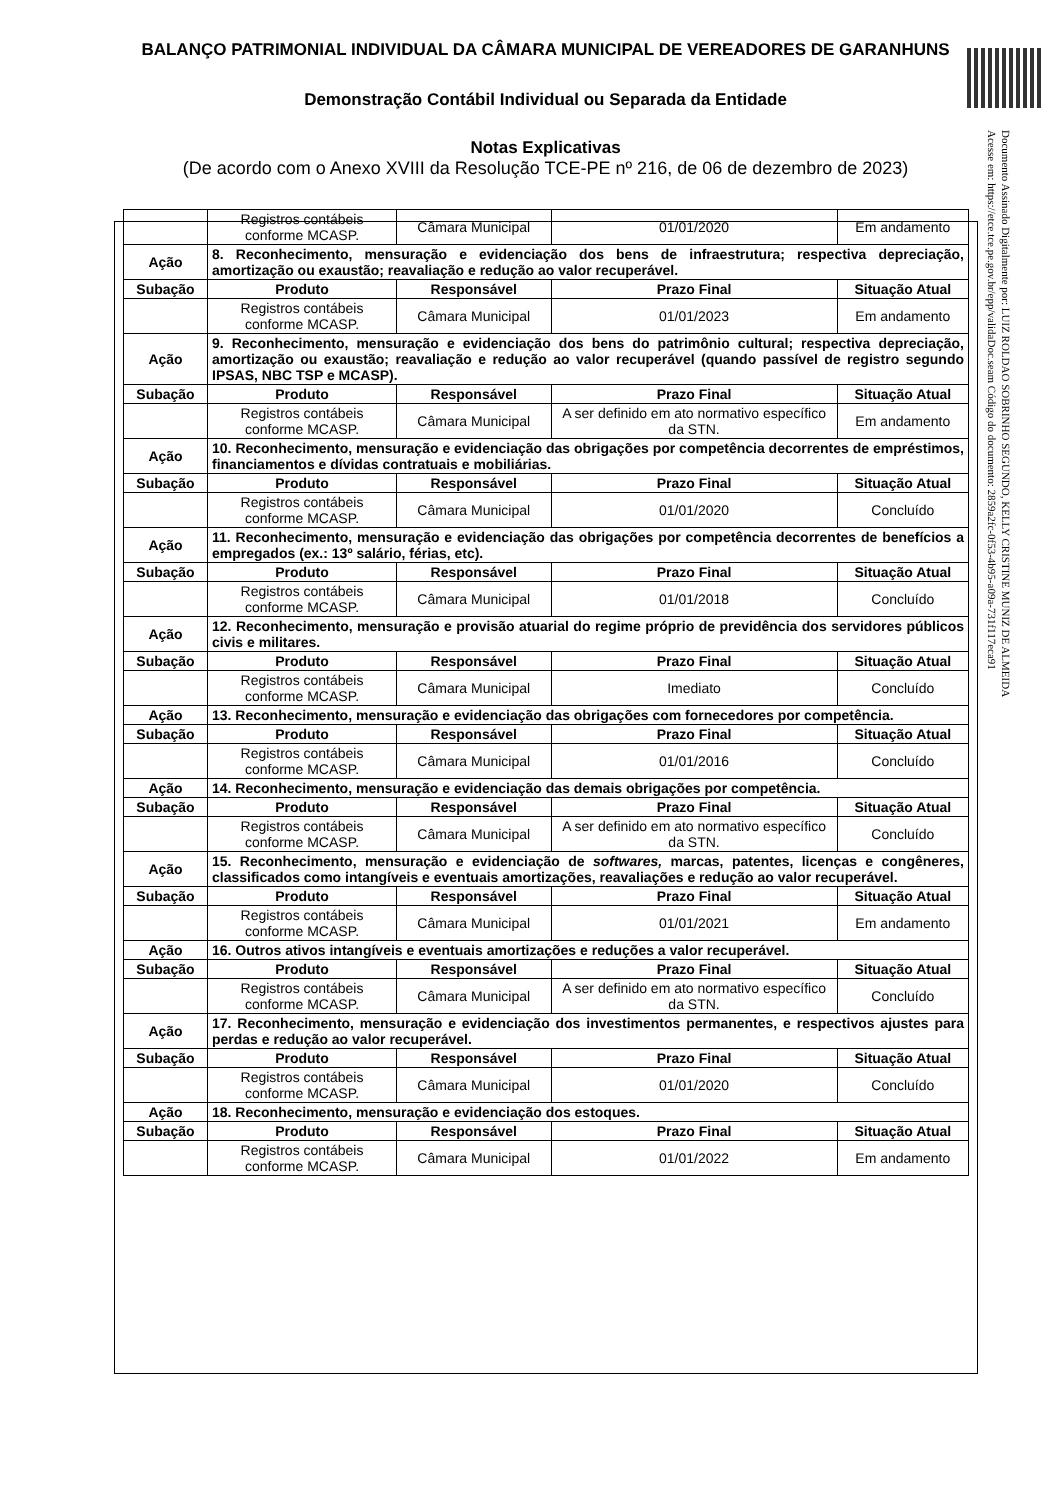BALANÇO PATRIMONIAL INDIVIDUAL DA CÂMARA MUNICIPAL DE VEREADORES DE GARANHUNS
Demonstração Contábil Individual ou Separada da Entidade
Notas Explicativas
(De acordo com o Anexo XVIII da Resolução TCE-PE nº 216, de 06 de dezembro de 2023)
Documento Assinado Digitalmente por: LUIZ ROLDAO SOBRINHO SEGUNDO, KELLY CRISTINE MUNIZ DE ALMEIDA
Acesse em: https://etce.tce.pe.gov.br/epp/validaDoc.seam Código do documento: 2859a2fc-0f53-4b95-a09a-731f117eca91
| | Registros contábeis conforme MCASP. | Câmara Municipal | 01/01/2020 | Em andamento |
| Ação | 8. Reconhecimento, mensuração e evidenciação dos bens de infraestrutura; respectiva depreciação, amortização ou exaustão; reavaliação e redução ao valor recuperável. | | | |
| Subação | Produto | Responsável | Prazo Final | Situação Atual |
| | Registros contábeis conforme MCASP. | Câmara Municipal | 01/01/2023 | Em andamento |
| Ação | 9. Reconhecimento, mensuração e evidenciação dos bens do patrimônio cultural; respectiva depreciação, amortização ou exaustão; reavaliação e redução ao valor recuperável (quando passível de registro segundo IPSAS, NBC TSP e MCASP). | | | |
| Subação | Produto | Responsável | Prazo Final | Situação Atual |
| | Registros contábeis conforme MCASP. | Câmara Municipal | A ser definido em ato normativo específico da STN. | Em andamento |
| Ação | 10. Reconhecimento, mensuração e evidenciação das obrigações por competência decorrentes de empréstimos, financiamentos e dívidas contratuais e mobiliárias. | | | |
| Subação | Produto | Responsável | Prazo Final | Situação Atual |
| | Registros contábeis conforme MCASP. | Câmara Municipal | 01/01/2020 | Concluído |
| Ação | 11. Reconhecimento, mensuração e evidenciação das obrigações por competência decorrentes de benefícios a empregados (ex.: 13º salário, férias, etc). | | | |
| Subação | Produto | Responsável | Prazo Final | Situação Atual |
| | Registros contábeis conforme MCASP. | Câmara Municipal | 01/01/2018 | Concluído |
| Ação | 12. Reconhecimento, mensuração e provisão atuarial do regime próprio de previdência dos servidores públicos civis e militares. | | | |
| Subação | Produto | Responsável | Prazo Final | Situação Atual |
| | Registros contábeis conforme MCASP. | Câmara Municipal | Imediato | Concluído |
| Ação | 13. Reconhecimento, mensuração e evidenciação das obrigações com fornecedores por competência. | | | |
| Subação | Produto | Responsável | Prazo Final | Situação Atual |
| | Registros contábeis conforme MCASP. | Câmara Municipal | 01/01/2016 | Concluído |
| Ação | 14. Reconhecimento, mensuração e evidenciação das demais obrigações por competência. | | | |
| Subação | Produto | Responsável | Prazo Final | Situação Atual |
| | Registros contábeis conforme MCASP. | Câmara Municipal | A ser definido em ato normativo específico da STN. | Concluído |
| Ação | 15. Reconhecimento, mensuração e evidenciação de softwares, marcas, patentes, licenças e congêneres, classificados como intangíveis e eventuais amortizações, reavaliações e redução ao valor recuperável. | | | |
| Subação | Produto | Responsável | Prazo Final | Situação Atual |
| | Registros contábeis conforme MCASP. | Câmara Municipal | 01/01/2021 | Em andamento |
| Ação | 16. Outros ativos intangíveis e eventuais amortizações e reduções a valor recuperável. | | | |
| Subação | Produto | Responsável | Prazo Final | Situação Atual |
| | Registros contábeis conforme MCASP. | Câmara Municipal | A ser definido em ato normativo específico da STN. | Concluído |
| Ação | 17. Reconhecimento, mensuração e evidenciação dos investimentos permanentes, e respectivos ajustes para perdas e redução ao valor recuperável. | | | |
| Subação | Produto | Responsável | Prazo Final | Situação Atual |
| | Registros contábeis conforme MCASP. | Câmara Municipal | 01/01/2020 | Concluído |
| Ação | 18. Reconhecimento, mensuração e evidenciação dos estoques. | | | |
| Subação | Produto | Responsável | Prazo Final | Situação Atual |
| | Registros contábeis conforme MCASP. | Câmara Municipal | 01/01/2022 | Em andamento |